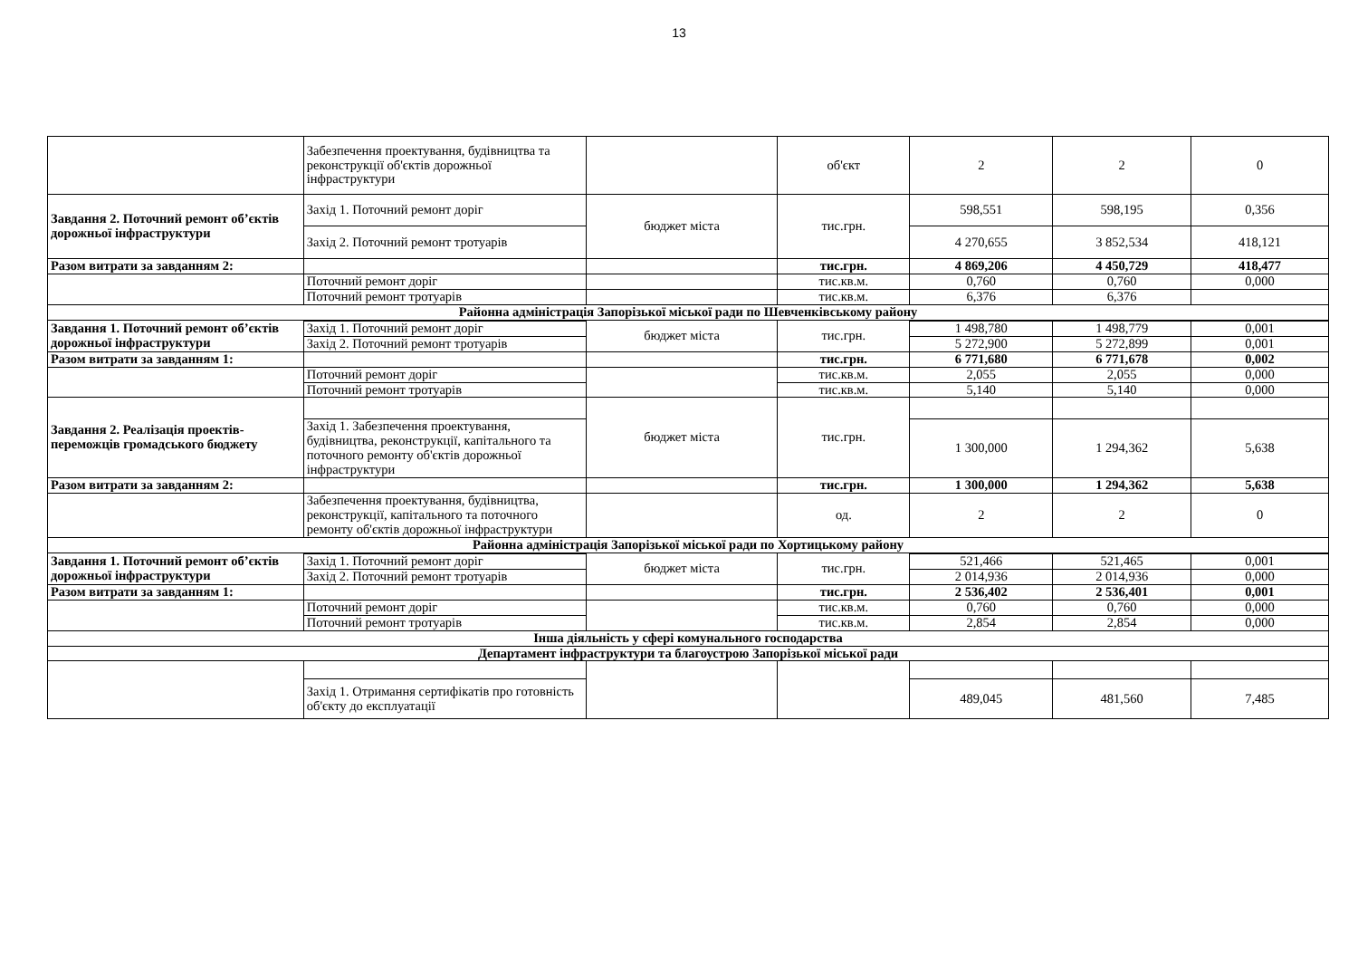13
| | Забезпечення проектування, будівництва та реконструкції об'єктів дорожньої інфраструктури | | об'єкт | 2 | 2 | 0 |
| Завдання 2. Поточний ремонт об’єктів дорожньої інфраструктури | Захід 1. Поточний ремонт доріг | бюджет міста | тис.грн. | 598,551 | 598,195 | 0,356 |
| | Захід 2. Поточний ремонт тротуарів | | | 4 270,655 | 3 852,534 | 418,121 |
| Разом витрати за завданням 2: | | | тис.грн. | 4 869,206 | 4 450,729 | 418,477 |
| | Поточний ремонт доріг | | тис.кв.м. | 0,760 | 0,760 | 0,000 |
| | Поточний ремонт тротуарів | | тис.кв.м. | 6,376 | 6,376 | |
| Районна адміністрація Запорізької міської ради по Шевченківському району | | | | | | |
| Завдання 1. Поточний ремонт об’єктів дорожньої інфраструктури | | бюджет міста | тис.грн. | | | |
| | Захід 1. Поточний ремонт доріг | | | 1 498,780 | 1 498,779 | 0,001 |
| | Захід 2. Поточний ремонт тротуарів | | | 5 272,900 | 5 272,899 | 0,001 |
| Разом витрати за завданням 1: | | | тис.грн. | 6 771,680 | 6 771,678 | 0,002 |
| | Поточний ремонт доріг | | тис.кв.м. | 2,055 | 2,055 | 0,000 |
| | Поточний ремонт тротуарів | | тис.кв.м. | 5,140 | 5,140 | 0,000 |
| Завдання 2. Реалізація проектів-переможців громадського бюджету | | бюджет міста | тис.грн. | | | |
| | Захід 1. Забезпечення проектування, будівництва, реконструкції, капітального та поточного ремонту об'єктів дорожньої інфраструктури | | | 1 300,000 | 1 294,362 | 5,638 |
| Разом витрати за завданням 2: | | | тис.грн. | 1 300,000 | 1 294,362 | 5,638 |
| | Забезпечення проектування, будівництва, реконструкції, капітального та поточного ремонту об'єктів дорожньої інфраструктури | | од. | 2 | 2 | 0 |
| Районна адміністрація Запорізької міської ради по Хортицькому району | | | | | | |
| Завдання 1. Поточний ремонт об’єктів дорожньої інфраструктури | | бюджет міста | тис.грн. | | | |
| | Захід 1. Поточний ремонт доріг | | | 521,466 | 521,465 | 0,001 |
| | Захід 2. Поточний ремонт тротуарів | | | 2 014,936 | 2 014,936 | 0,000 |
| Разом витрати за завданням 1: | | | тис.грн. | 2 536,402 | 2 536,401 | 0,001 |
| | Поточний ремонт доріг | | тис.кв.м. | 0,760 | 0,760 | 0,000 |
| | Поточний ремонт тротуарів | | тис.кв.м. | 2,854 | 2,854 | 0,000 |
| Інша діяльність у сфері комунального господарства | | | | | | |
| Департамент інфраструктури та благоустрою Запорізької міської ради | | | | | | |
| | Захід 1. Отримання сертифікатів про готовність об'єкту до експлуатації | | | 489,045 | 481,560 | 7,485 |